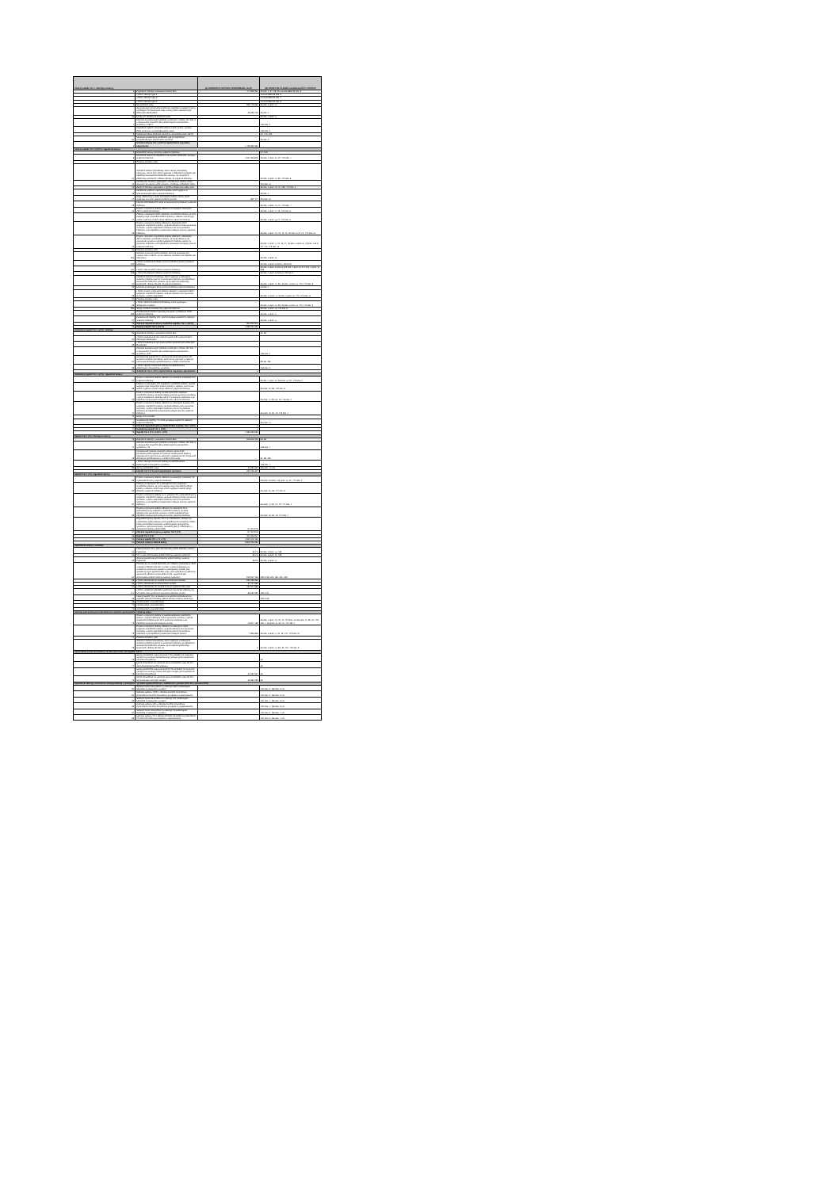| Vlastný kapitál Tier 1: nástroje a rezervy | | (A) HODNOTA K DÁTUMU ZVEREJNENIA v EUR | (B) ODKAZ NA ČLÁNOK nariadenia (EÚ) č. 575/2013 |
| --- | --- | --- | --- |
| 1 | Kapitálové nástroje a súvisiace emisné ážio | 444 538 300 | 26 ods. 1, 27, 28, 29, zoznam EBA 26 ods. 3 |
| | z čoho: nástroje typu 1 | | zoznam EBA 26 ods. 3 |
| | z čoho: nástroje typu 2 | | zoznam EBA 26 ods. 4 |
| | z čoho: nástroje typu 3 | | zoznam EBA 26 ods. 5 |
| 2 | Nerozdelené zisky | 981 748 681 | 26 ods. 1 písm. c) |
| 3 | Akumulovaný iný komplexný účtovný výsledok (a ostatné rezervy, zahŕňajúce nerealizované zisky a straty podľa uplatniteľných účtovných štandardov) | 29 095 706 | 26 ods. 1 |
| 3a | Fondy pre všeobecné bankové riziká | | 26 ods. 1 písm. f) |
| 4 | Hodnota kvalifikovaných položiek uvedených v článku 484 ods. 3 a súvisiaceho emisného ážia podliehajúcich postupnému vyradeniu z CET1 | | 486 ods. 2 |
| | Kapitálové injekcie verejného sektora, ktoré sa do 1. januára 2018 zachovali v predchádzajúcom stave | | 483 ods. 2 |
| 5 | Menšinové účasti (hodnota povolená v konsolidovanom CET1) | | 84, 479, 480 |
| 5a | Nezávisle preskúmaný predbežný zisk po odpočítaní predpokladaných platieb alebo dividend | | 26 ods. 2 |
| 6 | Common Equity Tier 1 (CET1) capital before regulatory adjustments | 1 455 382 686 | |
| Vlastný kapitál Tier 1 (CET1): regulačné úpravy | | | |
| 7 | Dodatočné úpravy ocenenia (záporná hodnota) | | 34, 105 |
| 8 | Nehmotné aktíva (po odpočítaní súvisiaceho daňového záväzku) (záporná hodnota) | (109 486 895) | 36 ods. 1 písm. b), 37, 472 ods. 4 |
| 9 | Prázdna množina v EÚ | | |
| 10 | Odložené daňové pohľadávky, ktoré závisia od budúcej ziskovosti, okrem tých, ktoré vyplývajú z dočasných rozdielov (po odpočítaní súvisiaceho daňového záväzku, ak sú splnené podmienky stanovené v článku 38 ods. 3) (záporná hodnota) | | 36 ods. 1 písm. c), 38, 472 ods. 5 |
| 11 | Oceňovacie rozdiely vyplývajúce z oceňovania reálnou cenou súvisiace so ziskami alebo stratami z hedžingu peňažných tokov | | 33 písm. a) |
| 12 | Záporné hodnoty vyplývajúce z výpočtu očakávanej výšky strát | | 36 ods. 1 písm. d), 40, 159, 472 ods. 6 |
| 13 | Akékoľvek zvýšenie vlastného kapitálu, ktoré vyplýva zo sekuritizovaných aktív (záporná hodnota) | | 32 ods. 1 |
| 14 | Zisky alebo straty z pasív ocenených reálnou cenou, ktoré vyplývajú zo zmien vlastnej kreditnej pozície | 887 174 | 33 písm. b) |
| 15 | Majetok dôchodkového fondu so stanovenými požitkami (záporná hodnota) | | 36 ods. 1 písm. e), 41, 472 ods. 7 |
| 16 | Priame a nepriame podiely inštitúcie vo vlastných nástrojoch CET1 (záporná hodnota) | | 36 ods. 1 písm. f), 42, 472 ods. 8 |
| 17 | Podiely v nástrojoch CET1 subjektov finančného sektora, ak tieto subjekty majú recipročné krížové podiely v inštitúcii, ktoré majú umelo zvyšovať vlastné zdroje inštitúcie (záporná hodnota) | | 36 ods. 1 písm. g),44, 472 ods. 9 |
| 18 | Priame a nepriame podiely inštitúcie v nástrojoch CET1 subjektov finančného sektora, ak daná inštitúcia nemá významnú investíciu v týchto subjektoch (hodnota nad 10 % prahovou hodnotou a po odpočítaní prípustných krátkych pozícií) (záporná hodnota) | | 36 ods. 1 písm. h), 43, 45, 46, 49 ods. 2 a 3, 79, 472 ods. 10 |
| 19 | Priame, nepriame a syntetické podiely inštitúcie v nástrojoch CET1 subjektov finančného sektora, ak daná inštitúcia má významnú investíciu v týchto subjektoch (hodnota nad 10 % prahovou hodnotou a po odpočítaní prípustných krátkych pozícií) (záporná hodnota) | | 36 ods. 1 písm. i), 43, 45, 47, 48 ods. 1 písm. b), 49 ods. 1 až 3, 79, 470, 472 ods. 11 |
| 20 | Prázdna množina v EÚ | | |
| 20a | Hodnota expozície týchto položiek, ktoré sa kvalifikujú pre rizikovú váhu 1 250 %, ak sa inštitúcia rozhodne pre odpočet ako alternatívu | | 36 ods. 1 písm. k) |
| 20b | z čoho: kvalifikované účasti mimo finančného sektora (záporná hodnota) | | 36 ods. 1 písm. k) bod i), 89 až 91 |
| 20c | z čoho: sekuritizačné pozície (záporná hodnota) | | 36 ods. 1 písm. k) bod ii) 243 ods. 1 písm. b) 244 ods. 1 písm. b) 258 |
| 20d | z čoho: bezodplatné dodania (záporná hodnota) | | 36 ods. 1 písm. k) bod iii), 379 od. 3 |
| 21 | Odložené daňové pohľadávky, ktoré vyplývajú z dočasných rozdielov (hodnota nad 10 % prahovou hodnotou, po odpočítaní súvisiaceho daňového záväzku, ak sú splnené podmienky stanovené v článku 38 ods. 3) (záporná hodnota) | | 36 ods. 1 písm. c), 38, 48 ods. 1 písm. a), 470, 472 ods. 5 |
| 22 | Hodnota presahujúca 15 % prahovú hodnotu (záporná hodnota) | | 48 ods. 1 |
| 23 | z čoho: priame a nepriame podiely inštitúcie v nástrojoch CET1 subjektov finančného sektora, ak daná inštitúcia má významnú investíciu v týchto subjektoch | | 36 ods. 1) písm. i), 48 ods. 1 písm. b), 470, 472 ods. 11 |
| 24 | Prázdna množina v EÚ | | |
| 25 | z čoho: odložené daňové pohľadávky, ktoré vyplývajú z dočasných rozdielov | | 36 ods. 1 písm. c), 38, 48 ods. 1 písm. a), 470, 472 ods. 5 |
| 25a | Straty za bežný finančný rok (záporná hodnota) | | 36 ods. 1 písm. a), 472 ods. 3 |
| 25b | Predpokladané daňové poplatky súvisiace s položkami CET1 (záporná hodnota) | | 36 ods. 1 písm. l) |
| 27 | Kvalifikované odpočty AT1, ktoré prevyšujú kapitál AT1 inštitúcie (záporná hodnota) | | 36 ods. 1 písm. j) |
| 28 | Celkové regulačné úpravy vlastného kapitálu Tier 1 (CET1) | (69 059 051) | |
| 29 | Vlastný kapitál Tier 1 (CET1) | 1 386 323 636 | |
| Dodatočný kapitál Tier 1 (AT1): nástroje | | | |
| 30 | Kapitálové nástroje a súvisiace emisné ážio | | 51, 52 |
| 31 | z čoho: klasifikované ako vlastný kapitál podľa uplatniteľných účtovných štandardov | | |
| 32 | z čoho: klasifikované ako pasíva podľa uplatniteľných účtovných štandardov | | |
| 33 | Hodnota kvalifikovaných položiek uvedených v článku 484 ods. 4 a súvisiaceho emisného ážia podliehajúcich postupnému vyradeniu z AT1 | | 486 ods. 3 |
| 34 | Kvalifikovaný kapitál Tier 1 zahrnutý do konsolidovaného AT1 (vrátane menšinových účastí, ktoré nie sú zahrnuté v riadku 5) emitovaný dcérskymi spoločnosťami a v držbe tretích strán | | 85, 86, 480 |
| 35 | z čoho: nástroje emitované dcérskymi spoločnosťami podliehajúce postupnému vyradeniu | | 486 ods. 3 |
| 36 | Additional Tier 1 (AT1) capital before regulatory adjustments | 0 | |
| Dodatočný kapitál Tier 1 (AT1): regulačné úpravy | | | |
| 37 | Priame a nepriame podiely inštitúcie na vlastných nástrojoch AT1 (záporná hodnota) | | 52 ods. 1 písm. b), 56 písm. a), 57, 475 ods. 2 |
| 38 | Podiely na nástrojoch AT1 subjektov finančného sektora, ak tieto subjekty majú recipročné krížové podiely v inštitúcii, ktoré majú umelo zvyšovať vlastné zdroje inštitúcie (záporná hodnota) | | 56 písm. b), 58, 475 ods. 3 |
| 39 | Priame a nepriame podiely na nástrojoch AT1 subjektov finančného sektora, ak daná inštitúcia nemá významnú investíciu v týchto subjektoch (hodnota nad 10 % prahovou hodnotou a po odpočítaní prípustných krátkych pozícií) (záporná hodnota) | | 56 písm. c), 59, 60, 79, 475 ods. 4 |
| 40 | Priame a nepriame podiely inštitúcie na nástrojoch kapitálu AT1 subjektov finančného sektora, ak daná inštitúcia má významnú investíciu v týchto subjektoch (hodnota nad 10 % prahovou hodnotou po odpočítaní prípustných krátkych pozícií) (záporná hodnota) | | 56 písm. d), 59, 79, 475 ods. 4 |
| 41 | Empty set in the EU | | |
| 42 | Kvalifikované odpočty T2, ktoré prevyšujú kapitál T2 inštitúcie (záporná hodnota) | | 56 písm. e) |
| 43 | Celkové regulačné úpravy dodatočného kapitálu Tier 1 (AT1) | 0 | |
| 44 | Dodatočný kapitál Tier 1 (AT1) | 0 | |
| 45 | Kapitál Tier 1 (T1 = CET1 + AT1) | 1 386 323 636 | |
| Kapitál Tier 2 (T2): nástroje a rezervy | | | |
| 46 | Kapitálové nástroje a súvisiace emisné ážio | 200 000 000 | 62, 63 |
| 47 | Hodnota kvalifikovaných položiek uvedených v článku 484 ods. 5 a súvisiaceho emisného ážia podliehajúcich postupnému vyradeniu z T2 | | 486 ods. 4 |
| 48 | Kvalifikované nástroje vlastných zdrojov zahrnuté do konsolidovaného kapitálu T2 (vrátane menšinových účastí a nástrojov AT1, ktoré nie sú zahrnuté v riadku 5 ani 34) emitované dcérskymi spoločnosťami a v držbe tretích strán | | 87, 88, 480 |
| 49 | z čoho: nástroje emitované dcérskymi spoločnosťami podliehajúce postupnému vyradeniu | | 486 ods. 4 |
| 50 | Úpravy kreditného rizika | 21 093 307 | 62 písm. c) a d) |
| 51 | Kapitál Tier 2 (T2) pred regulačnými úpravami | 221 093 307 | |
| Kapitál Tier 2 (T2): regulačné úpravy | | | |
| 52 | Priame a nepriame podiely inštitúcie na vlastných nástrojoch T2 a podriadené úvery (záporná hodnota) | | 63 písm. b) bod i), 66 písm. a), 67, 477 ods. 2 |
| 53 | Podiely na nástrojoch T2 a podriadené úvery subjektov finančného sektora, ak tieto subjekty majú recipročné krížové podiely v inštitúcii, ktoré majú umelo zvyšovať vlastné zdroje inštitúcie (záporná hodnota) | | 66 písm. b), 68, 477 ods. 3 |
| 54 | Priame a nepriame podiely na vl. zdrojoch T2 a podriadené úvery subjektov finančného sektora, ak daná inštitúcia nemá významnú investíciu v týchto subjektoch (hodnota nad 10 % prahovou hodnotou a po odpočítaní prípustných krátkych pozícií) (záporná hodnota) | | 66 písm. c), 69, 70, 79, 477 ods. 4 |
| 55 | Priame a nepriame podiely inštitúcie na nástrojoch T2 a podriadené úvery subjektov finančného sektora, ak daná inštitúcia má významnú investíciu v týchto subjektoch (po odpočítaní prípustných krátkych pozícií) (záporná hodnota) | | 66 písm. d), 69, 79, 477 ods. 4 |
| 56 | Regulačné úpravy kapitálu Tier 2 pri hodnotách, s ktorými sa zaobchádza podľa postupu pred uplatňovaním nariadenia CRR a podľa prechodných postupov, podliehajúcich postupnému vyradeniu, ako sa stanovuje v nariadení (EÚ) č. 575/2013 (t. j. zostatkové hodnoty podľa CRR) | (9 767 240) | |
| 57 | Celkové regulačné úpravy kapitálu Tier 2 (T2) | (9 767 240) | |
| 58 | Kapitál Tier 2 (T2) | 211 326 067 | |
| 59 | Celkový kapitál (TC = T1 + T2) | 1 597 649 702 | |
| 60 | Celkové rizikovo vážené aktíva | 8 802 223 590 | |
| Kapitálové podiely a vankúše | | | |
| 61 | Vlastný kapitál Tier 1 (ako percentuálny podiel hodnoty rizikovej expozície) | 15,7% | 92 ods. 2 písm. a), 465 |
| 62 | Tier 1 (ako percentuálny podiel hodnoty rizikovej expozície) | 15,7% | 92 ods. 2 písm. b), 465 |
| 63 | Celkový kapitál (ako percentuálny podiel hodnoty rizikovej expozície) | 18,2% | 92 ods. 2 písm. c) |
| 64 | Požiadavka na vankúš špecifický pre inštitúciu (požiadavka CET1 v súlade s článkom 92 ods. 1) písm. a) plus požiadavky na vankúš na zachovanie kapitálu a proticyklický vankúš, plus vankúš na krytie systémového rizika, plus vankúš pre systémovo významné inštitúcie (G-SII alebo O-SII), vyjadrené ako percentuálny podiel hodnoty rizikovej expozície) | 543 097 196 | CRD 128, 129, 130, 131, 133 |
| 65 | z čoho: požiadavka na vankúš na zachovanie kapitálu | 220 055 590 | |
| 66 | z čoho: požiadavka na proticyklický vankúš | 97 704 682 | |
| 67 | z čoho: požiadavka na vankúš na krytie systémového rizika | 137 314 688 | |
| 67a | z čoho: vankúš pre globálne systémovo významnú inštitúciu (G-SII) alebo inak systémovo významnú inštitúciu (O-SII) | 88 022 236 | CRD 131 |
| 68 | Vlastný kapitál Tier 1 k dispozícii na splnenie požiadaviek na vankúše (ako percentuálny podiel hodnoty rizikovej expozície) | | CRD 128 |
| 69 | [nerelevantné v nariadení EÚ] | | |
| 70 | [nerelevantné v nariadení EÚ] | | |
| 71 | [nerelevantné v nariadení EÚ] | | |
| Hodnoty pod prahovými hodnotami pre odpočet (pred použitím rizikovej váhy) | | | |
| 72 | Priame a nepriame podiely na kapitáli subjektov finančného sektora, ak daná inštitúcia nemá významnú investíciu v týchto subjektoch (hodnota pod 10 % prahovou hodnotou a po odpočítaní prípustných krátkych pozícií) | 10 847 438 | 36 ods. 1 písm. h), 45, 46, 472 ods. 10, 56 písm. c), 59, 60, 475 ods. 4, 66 písm. c), 69, 70, 477 ods. 4 |
| 73 | Priame a nepriame podiely inštitúcie na nástrojoch CET1 subjektov finančného sektora, ak daná inštitúcia má významnú investíciu v týchto subjektoch (hodnota pod 10 % prahovou hodnotou a po odpočítaní prípustných krátkych pozícií) | 7 826 532 | 36 ods. 1 písm. i), 45, 48, 470, 472 ods. 11 |
| 74 | Prázdna množina v EÚ | | |
| 75 | Odložené daňové pohľadávky, ktoré vyplývajú z dočasných rozdielov (hodnota pod 10 % prahovou hodnotou, po odpočítaní súvisiaceho daňového záväzku, ak sú splnené podmienky stanovené v článku 38 ods. 3) | 0 | 36 ods. 1 písm. c), 38, 48, 470, 472 ods. 5 |
| Uplatniteľné horné ohraničenia na zahrnutie rezerv do kapitálu Tier 2 | | | |
| 76 | Úpravy kreditného rizika zahrnuté v T2 vzhľadom na expozície, na ktoré sa vzťahuje štandardizovaný prístup (pred uplatnením horného ohraničenia) | | 62 |
| 77 | Horné ohraničenie na zahrnutie úprav kreditného rizika do T2 v rámci štandardizovaného prístupu | | 62 |
| 78 | Úpravy kreditného rizika zahrnuté do T2 vzhľadom na expozície, na ktoré sa vzťahuje prístup interných ratingov (pred uplatnením horného ohraničenia) | 21 093 307 | 62 |
| 79 | Horné ohraničenie na zahrnutie úprav kreditného rizika do T2 v rámci prístupu interných ratingov | 29 852 625 | 62 |
| Kapitálové nástroje, na ktoré sa vzťahujú dohody o postupnom vyradení (uplatniteľné len v období od 1. januára 2013 do 1. januára 2022) | | | |
| 80 | Súčasné horné ohraničenie na nástroje CET1 podliehajúce dohodám o postupnom vyradení | | 484 ods. 3, 486 ods. 2 a 5 |
| 81 | Hodnota vyňatá z CET1 z dôvodu horného ohraničenia (prekročenie horného ohraničenia po splatení a splatnostiach) | | 484 ods. 3, 486 ods. 2 a 5 |
| 82 | Súčasné horné ohraničenie na nástroje AT1 podliehajúce dohodám o postupnom vyradení | | 484 ods. 4, 486 ods. 3 a 5 |
| 83 | Hodnota vyňatá z AT1 z dôvodu horného ohraničenia (prekročenie horného ohraničenia po splatení a splatnostiach) | | 484 ods. 4, 486 ods. 3 a 5 |
| 84 | Súčasné horné ohraničenie na nástroje T2 podliehajúce dohodám o postupnom vyradení | | 484 ods. 5, 486 ods. 4 a 5 |
| 85 | Hodnota vyňatá z T2 z dôvodu horného ohraničenia (prekročenie horného ohraničenia po splatení a splatnostiach) | | 484 ods. 5, 486 ods. 4 a 5 |